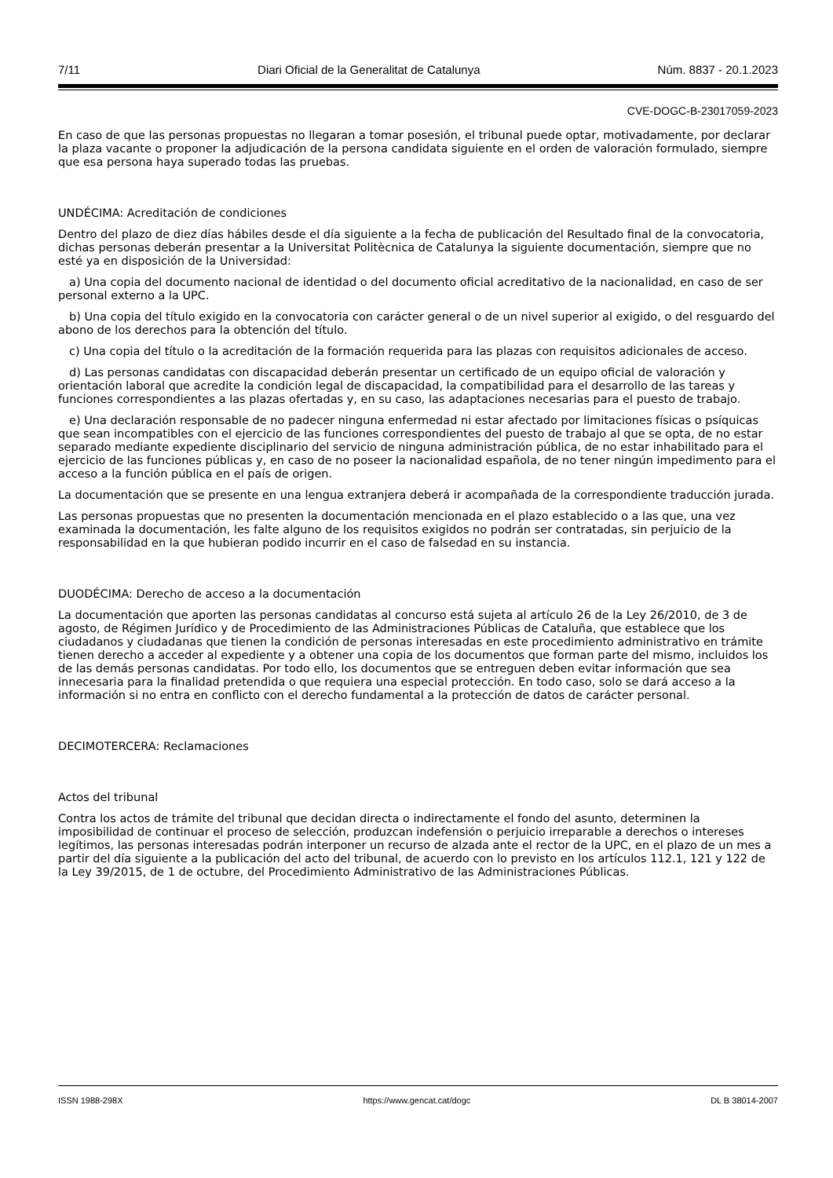7/11 Diari Oficial de la Generalitat de Catalunya Núm. 8837 - 20.1.2023
CVE-DOGC-B-23017059-2023
En caso de que las personas propuestas no llegaran a tomar posesión, el tribunal puede optar, motivadamente, por declarar la plaza vacante o proponer la adjudicación de la persona candidata siguiente en el orden de valoración formulado, siempre que esa persona haya superado todas las pruebas.
UNDÉCIMA: Acreditación de condiciones
Dentro del plazo de diez días hábiles desde el día siguiente a la fecha de publicación del Resultado final de la convocatoria, dichas personas deberán presentar a la Universitat Politècnica de Catalunya la siguiente documentación, siempre que no esté ya en disposición de la Universidad:
a) Una copia del documento nacional de identidad o del documento oficial acreditativo de la nacionalidad, en caso de ser personal externo a la UPC.
b) Una copia del título exigido en la convocatoria con carácter general o de un nivel superior al exigido, o del resguardo del abono de los derechos para la obtención del título.
c) Una copia del título o la acreditación de la formación requerida para las plazas con requisitos adicionales de acceso.
d) Las personas candidatas con discapacidad deberán presentar un certificado de un equipo oficial de valoración y orientación laboral que acredite la condición legal de discapacidad, la compatibilidad para el desarrollo de las tareas y funciones correspondientes a las plazas ofertadas y, en su caso, las adaptaciones necesarias para el puesto de trabajo.
e) Una declaración responsable de no padecer ninguna enfermedad ni estar afectado por limitaciones físicas o psíquicas que sean incompatibles con el ejercicio de las funciones correspondientes del puesto de trabajo al que se opta, de no estar separado mediante expediente disciplinario del servicio de ninguna administración pública, de no estar inhabilitado para el ejercicio de las funciones públicas y, en caso de no poseer la nacionalidad española, de no tener ningún impedimento para el acceso a la función pública en el país de origen.
La documentación que se presente en una lengua extranjera deberá ir acompañada de la correspondiente traducción jurada.
Las personas propuestas que no presenten la documentación mencionada en el plazo establecido o a las que, una vez examinada la documentación, les falte alguno de los requisitos exigidos no podrán ser contratadas, sin perjuicio de la responsabilidad en la que hubieran podido incurrir en el caso de falsedad en su instancia.
DUODÉCIMA: Derecho de acceso a la documentación
La documentación que aporten las personas candidatas al concurso está sujeta al artículo 26 de la Ley 26/2010, de 3 de agosto, de Régimen Jurídico y de Procedimiento de las Administraciones Públicas de Cataluña, que establece que los ciudadanos y ciudadanas que tienen la condición de personas interesadas en este procedimiento administrativo en trámite tienen derecho a acceder al expediente y a obtener una copia de los documentos que forman parte del mismo, incluidos los de las demás personas candidatas. Por todo ello, los documentos que se entreguen deben evitar información que sea innecesaria para la finalidad pretendida o que requiera una especial protección. En todo caso, solo se dará acceso a la información si no entra en conflicto con el derecho fundamental a la protección de datos de carácter personal.
DECIMOTERCERA: Reclamaciones
Actos del tribunal
Contra los actos de trámite del tribunal que decidan directa o indirectamente el fondo del asunto, determinen la imposibilidad de continuar el proceso de selección, produzcan indefensión o perjuicio irreparable a derechos o intereses legítimos, las personas interesadas podrán interponer un recurso de alzada ante el rector de la UPC, en el plazo de un mes a partir del día siguiente a la publicación del acto del tribunal, de acuerdo con lo previsto en los artículos 112.1, 121 y 122 de la Ley 39/2015, de 1 de octubre, del Procedimiento Administrativo de las Administraciones Públicas.
ISSN 1988-298X https://www.gencat.cat/dogc DL B 38014-2007